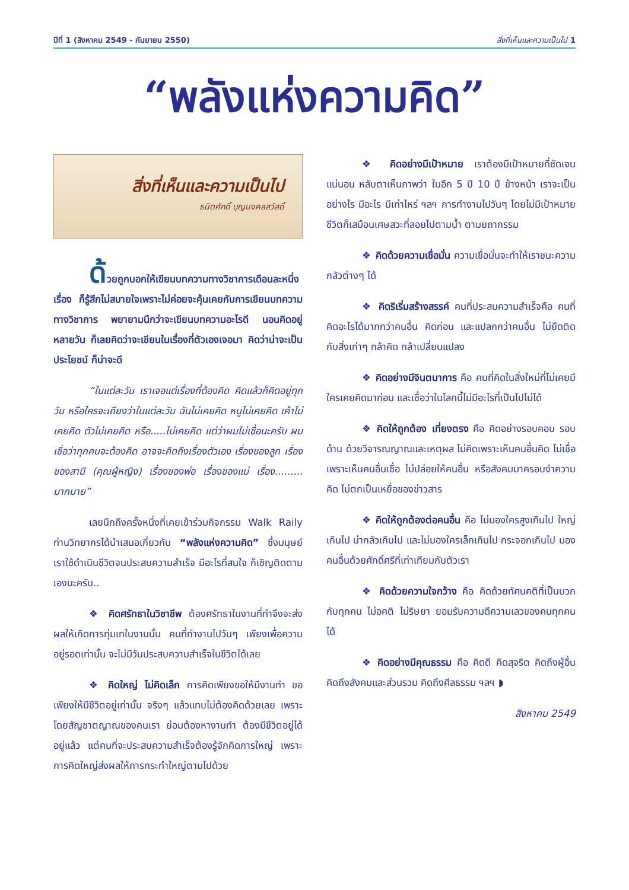ปีที่ 1 (สิงหาคม 2549 - กันยายน 2550) สิ่งที่เห็นและความเป็นไป 1
“พลังแห่งความคิด”
สิ่งที่เห็นและความเป็นไป
ธนิตศักดิ์ บุญมงคลสวัสดิ์
ด้วยถูกบอกให้เขียนบทความทางวิชาการเดือนละหนึ่งเรื่อง ก็รู้สึกไม่สบายใจเพราะไม่ค่อยจะคุ้นเคยกับการเขียนบทความทางวิชาการ พยายามนึกว่าจะเขียนบทความอะไรดี นอนคิดอยู่หลายวัน ก็เลยคิดว่าจะเขียนในเรื่องที่ตัวเองเจอมา คิดว่าน่าจะเป็นประโยชน์ ก็น่าจะดี
“ในแต่ละวัน เราเจอแต่เรื่องที่ต้องคิด คิดแล้วก็คิดอยู่ทุกวัน หรือใครจะเถียงว่าในแต่ละวัน ฉันไม่เคยคิด หนูไม่เคยคิด เค้าไม่เคยคิด ตัวไม่เคยคิด หรือ.....ไม่เคยคิด แต่ว่าผมไม่เชื่อนะครับ ผมเชื่อว่าทุกคนจะต้องคิด อาจจะคิดถึงเรื่องตัวเอง เรื่องของลูก เรื่องของสามี (คุณผู้หญิง) เรื่องของพ่อ เรื่องของแม่ เรื่อง......... มากมาย”
เลยนึกถึงครั้งหนึ่งที่เคยเข้าร่วมกิจกรรม Walk Raily ท่านวิทยากรได้นำเสนอเกี่ยวกับ “พลังแห่งความคิด” ซึ่งมนุษย์เราใช้ดำเนินชีวิตจนประสบความสำเร็จ มีอะไรที่สนใจ ก็เชิญติดตามเองนะครับ..
❖ คิดศรัทธาในวิชาชีพ ต้องศรัทธาในงานที่ทำจึงจะส่งผลให้เกิดการทุ่มเทในงานนั้น คนที่ทำงานไปวันๆ เพียงเพื่อความอยู่รอดเท่านั้น จะไม่มีวันประสบความสำเร็จในชีวิตได้เลย
❖ คิดใหญ่ ไม่คิดเล็ก การคิดเพียงขอให้มีงานทำ ขอเพียงให้มีชีวิตอยู่เท่านั้น จริงๆ แล้วแทบไม่ต้องคิดด้วยเลย เพราะโดยสัญชาตญาณของคนเรา ย่อมต้องหางานทำ ต้องมีชีวิตอยู่ได้อยู่แล้ว แต่คนที่จะประสบความสำเร็จต้องรู้จักคิดการใหญ่ เพราะการคิดใหญ่ส่งผลให้การกระทำใหญ่ตามไปด้วย
❖ คิดอย่างมีเป้าหมาย เราต้องมีเป้าหมายที่ชัดเจน แน่นอน หลับตาเห็นภาพว่า ในอีก 5 ปี 10 ปี ข้างหน้า เราจะเป็นอย่างไร มีอะไร มีเท่าไหร่ ฯลฯ การทำงานไปวันๆ โดยไม่มีเป้าหมายชีวิตก็เสมือนเศษสวะที่ลอยไปตามน้ำ ตามยถากรรม
❖ คิดด้วยความเชื่อมั่น ความเชื่อมั่นจะทำให้เราชนะความกลัวต่างๆ ได้
❖ คิดริเริ่มสร้างสรรค์ คนที่ประสบความสำเร็จคือ คนที่คิดอะไรได้มากกว่าคนอื่น คิดก่อน และแปลกกว่าคนอื่น ไม่ยึดติดกับสิ่งเก่าๆ กล้าคิด กล้าเปลี่ยนแปลง
❖ คิดอย่างมีจินตนาการ คือ คนที่คิดในสิ่งใหม่ที่ไม่เคยมีใครเคยคิดมาก่อน และเชื่อว่าในโลกนี้ไม่มีอะไรที่เป็นไปไม่ได้
❖ คิดให้ถูกต้อง เที่ยงตรง คือ คิดอย่างรอบคอบ รอบด้าน ด้วยวิจารณญาณและเหตุผล ไม่คิดเพราะเห็นคนอื่นคิด ไม่เชื่อเพราะเห็นคนอื่นเชื่อ ไม่ปล่อยให้คนอื่น หรือสังคมมาครอบงำความคิด ไม่ตกเป็นเหยื่อของข่าวสาร
❖ คิดให้ถูกต้องต่อคนอื่น คือ ไม่มองใครสูงเกินไป ใหญ่เกินไป น่ากลัวเกินไป และไม่มองใครเล็กเกินไป กระจอกเกินไป มองคนอื่นด้วยศักดิ์ศรีที่เท่าเทียมกับตัวเรา
❖ คิดด้วยความใจกว้าง คือ คิดด้วยทัศนคติที่เป็นบวกกับทุกคน ไม่อคติ ไม่ริษยา ยอมรับความดีความเลวของคนทุกคนได้
❖ คิดอย่างมีคุณธรรม คือ คิดดี คิดสุจริต คิดถึงผู้อื่น คิดถึงสังคมและส่วนรวม คิดถึงศีลธรรม ฯลฯ ◗
สิงหาคม 2549